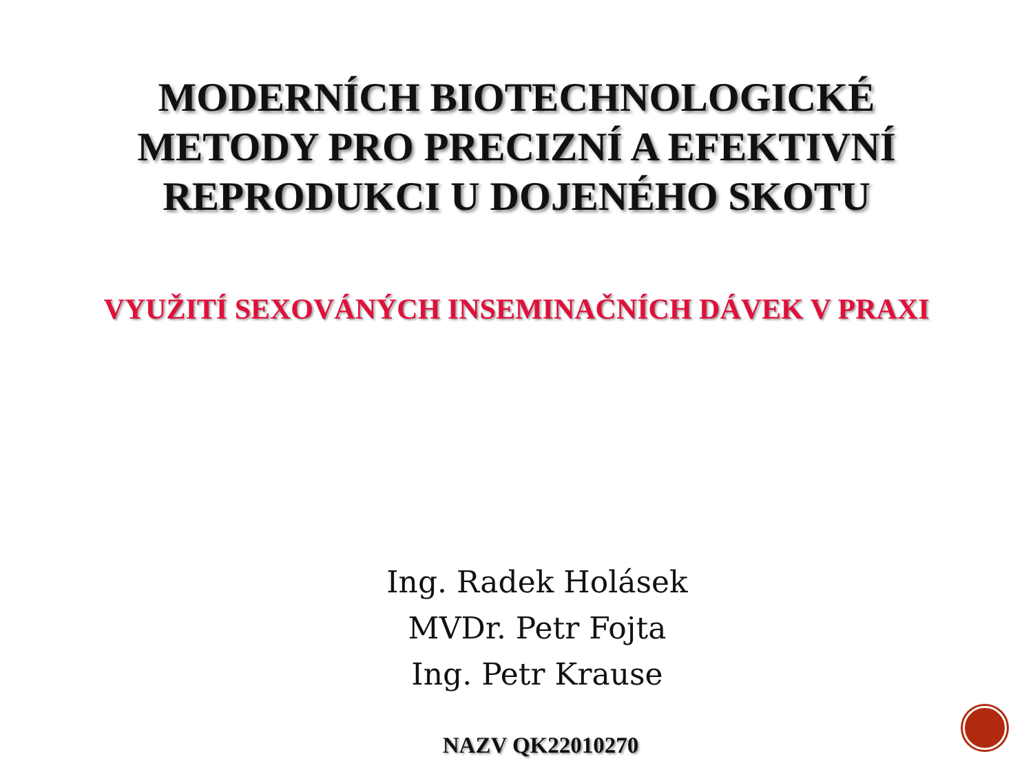MODERNÍCH BIOTECHNOLOGICKÉ
METODY PRO PRECIZNÍ A EFEKTIVNÍ
REPRODUKCI U DOJENÉHO SKOTU
VYUŽITÍ SEXOVÁNÝCH INSEMINAČNÍCH DÁVEK V PRAXI
Ing. Radek Holásek
MVDr. Petr Fojta
Ing. Petr Krause
NAZV QK22010270